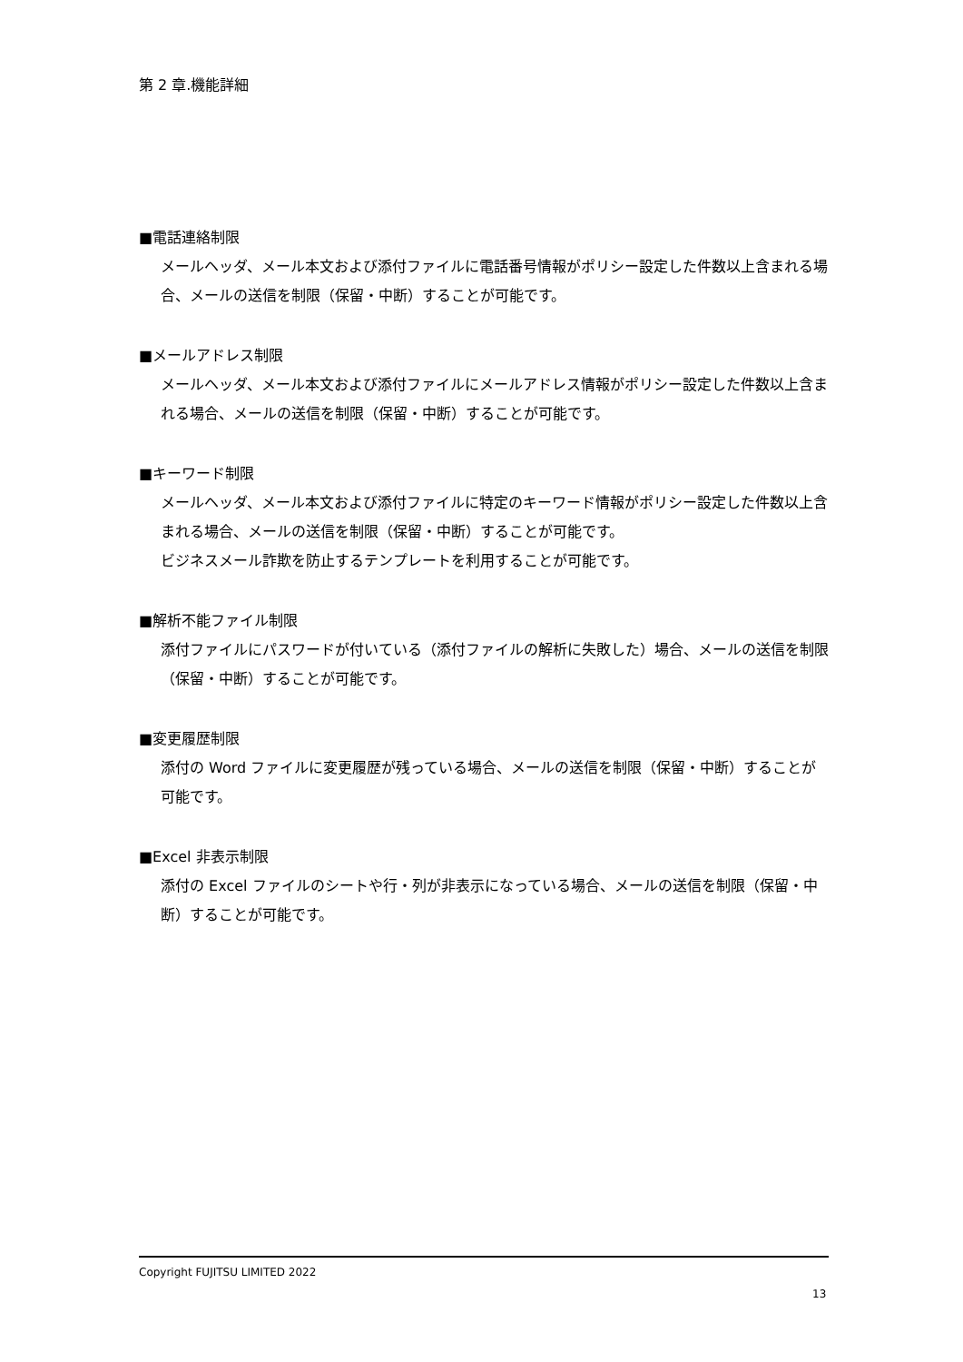第 2 章.機能詳細
■電話連絡制限
メールヘッダ、メール本文および添付ファイルに電話番号情報がポリシー設定した件数以上含まれる場合、メールの送信を制限（保留・中断）することが可能です。
■メールアドレス制限
メールヘッダ、メール本文および添付ファイルにメールアドレス情報がポリシー設定した件数以上含まれる場合、メールの送信を制限（保留・中断）することが可能です。
■キーワード制限
メールヘッダ、メール本文および添付ファイルに特定のキーワード情報がポリシー設定した件数以上含まれる場合、メールの送信を制限（保留・中断）することが可能です。
ビジネスメール詐欺を防止するテンプレートを利用することが可能です。
■解析不能ファイル制限
添付ファイルにパスワードが付いている（添付ファイルの解析に失敗した）場合、メールの送信を制限（保留・中断）することが可能です。
■変更履歴制限
添付の Word ファイルに変更履歴が残っている場合、メールの送信を制限（保留・中断）することが可能です。
■Excel 非表示制限
添付の Excel ファイルのシートや行・列が非表示になっている場合、メールの送信を制限（保留・中断）することが可能です。
Copyright FUJITSU LIMITED 2022
13